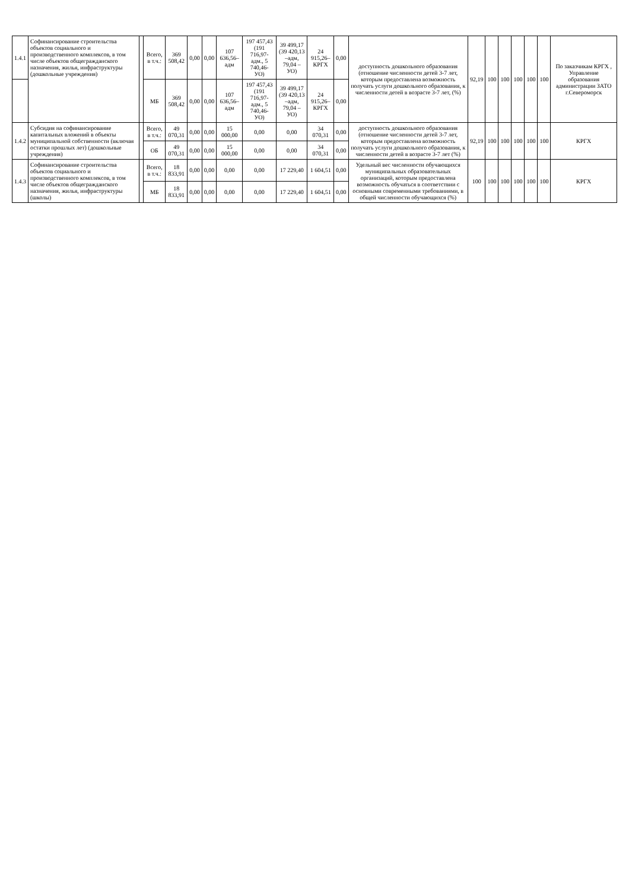| 1.4.1 | Софинансирование строительства объектов социального и производственного комплексов, в том числе объектов общегражданского назначения, жилья, инфраструктуры (дошкольные учреждения) | | Всего, в т.ч.: | 369 508,42 | 0,00 | 0,00 | 107 636,56–адм | 197 457,43 (191 716,97-адм., 5 740,46- УО) | 39 499,17 (39 420,13 –адм, 79,04 – УО) | 24 915,26– КРГХ | 0,00 | доступность дошкольного образования (отношение численности детей 3-7 лет, которым предоставлена возможность получать услуги дошкольного образования, к численности детей в возрасте 3-7 лет, (%) | 92,19 | 100 | 100 | 100 | 100 | 100 | По заказчикам КРГХ , Управление образования администрации ЗАТО г.Североморск |
| | | | МБ | 369 508,42 | 0,00 | 0,00 | 107 636,56–адм | 197 457,43 (191 716,97-адм., 5 740,46- УО) | 39 499,17 (39 420,13 –адм, 79,04 – УО) | 24 915,26– КРГХ | 0,00 | | | | | | | | |
| 1.4.2 | Субсидия на софинансирование капитальных вложений в объекты муниципальной собственности (включая остатки прошлых лет) (дошкольные учреждения) | | Всего, в т.ч.: | 49 070,31 | 0,00 | 0,00 | 15 000,00 | 0,00 | 0,00 | 34 070,31 | 0,00 | доступность дошкольного образования (отношение численности детей 3-7 лет, которым предоставлена возможность получать услуги дошкольного образования, к численности детей в возрасте 3-7 лет (%) | 92,19 | 100 | 100 | 100 | 100 | 100 | КРГХ |
| | | | ОБ | 49 070,31 | 0,00 | 0,00 | 15 000,00 | 0,00 | 0,00 | 34 070,31 | 0,00 | | | | | | | | |
| 1.4.3 | Софинансирование строительства объектов социального и производственного комплексов, в том числе объектов общегражданского назначения, жилья, инфраструктуры (школы) | | Всего, в т.ч.: | 18 833,91 | 0,00 | 0,00 | 0,00 | 0,00 | 17 229,40 | 1 604,51 | 0,00 | Удельный вес численности обучающихся муниципальных образовательных организаций, которым предоставлена возможность обучаться в соответствии с основными современными требованиями, в общей численности обучающихся (%) | 100 | 100 | 100 | 100 | 100 | 100 | КРГХ |
| | | | МБ | 18 833,91 | 0,00 | 0,00 | 0,00 | 0,00 | 17 229,40 | 1 604,51 | 0,00 | | | | | | | | |